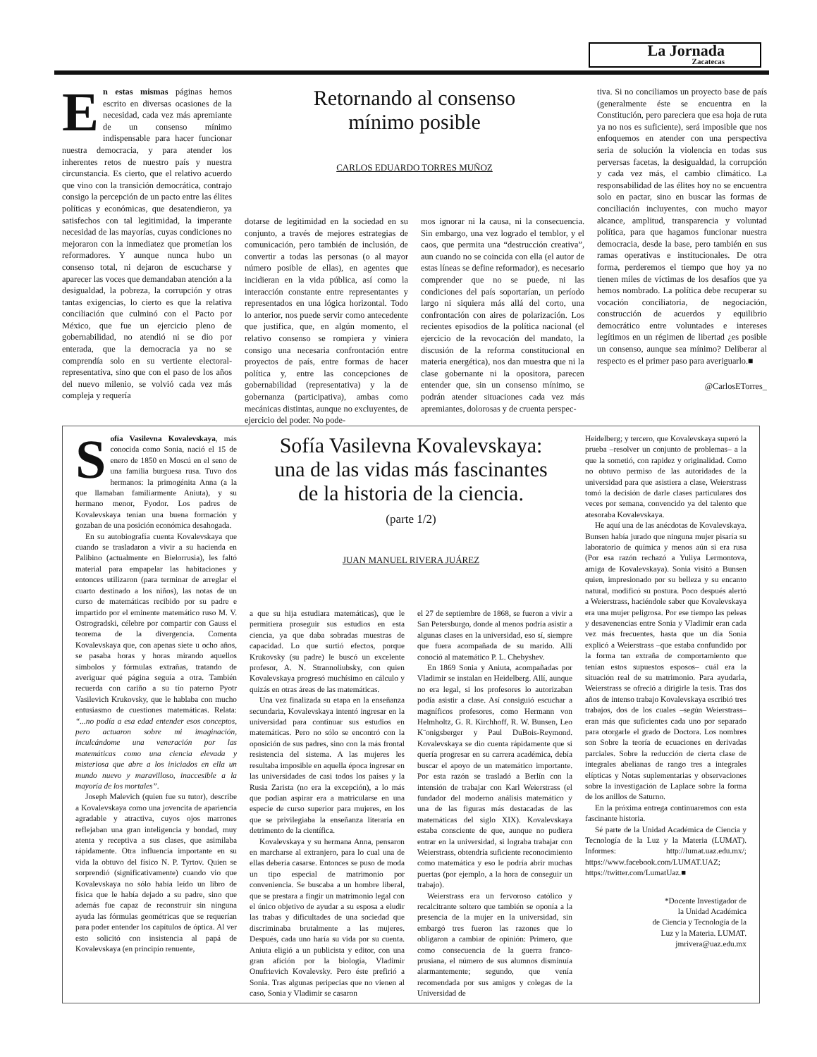La Jornada
Zacatecas
En estas mismas páginas hemos escrito en diversas ocasiones de la necesidad, cada vez más apremiante de un consenso mínimo indispensable para hacer funcionar nuestra democracia, y para atender los inherentes retos de nuestro país y nuestra circunstancia. Es cierto, que el relativo acuerdo que vino con la transición democrática, contrajo consigo la percepción de un pacto entre las élites políticas y económicas, que desatendieron, ya satisfechos con tal legitimidad, la imperante necesidad de las mayorías, cuyas condiciones no mejoraron con la inmediatez que prometían los reformadores. Y aunque nunca hubo un consenso total, ni dejaron de escucharse y aparecer las voces que demandaban atención a la desigualdad, la pobreza, la corrupción y otras tantas exigencias, lo cierto es que la relativa conciliación que culminó con el Pacto por México, que fue un ejercicio pleno de gobernabilidad, no atendió ni se dio por enterada, que la democracia ya no se comprendía solo en su vertiente electoral-representativa, sino que con el paso de los años del nuevo milenio, se volvió cada vez más compleja y requería
Retornando al consenso
mínimo posible
CARLOS EDUARDO TORRES MUÑOZ
dotarse de legitimidad en la sociedad en su conjunto, a través de mejores estrategias de comunicación, pero también de inclusión, de convertir a todas las personas (o al mayor número posible de ellas), en agentes que incidieran en la vida pública, así como la interacción constante entre representantes y representados en una lógica horizontal. Todo lo anterior, nos puede servir como antecedente que justifica, que, en algún momento, el relativo consenso se rompiera y viniera consigo una necesaria confrontación entre proyectos de país, entre formas de hacer política y, entre las concepciones de gobernabilidad (representativa) y la de gobernanza (participativa), ambas como mecánicas distintas, aunque no excluyentes, de ejercicio del poder. No pode-
mos ignorar ni la causa, ni la consecuencia. Sin embargo, una vez logrado el temblor, y el caos, que permita una “destrucción creativa”, aun cuando no se coincida con ella (el autor de estas líneas se define reformador), es necesario comprender que no se puede, ni las condiciones del país soportarían, un período largo ni siquiera más allá del corto, una confrontación con aires de polarización. Los recientes episodios de la política nacional (el ejercicio de la revocación del mandato, la discusión de la reforma constitucional en materia energética), nos dan muestra que ni la clase gobernante ni la opositora, parecen entender que, sin un consenso mínimo, se podrán atender situaciones cada vez más apremiantes, dolorosas y de cruenta perspec-
tiva. Si no conciliamos un proyecto base de país (generalmente éste se encuentra en la Constitución, pero pareciera que esa hoja de ruta ya no nos es suficiente), será imposible que nos enfoquemos en atender con una perspectiva seria de solución la violencia en todas sus perversas facetas, la desigualdad, la corrupción y cada vez más, el cambio climático. La responsabilidad de las élites hoy no se encuentra solo en pactar, sino en buscar las formas de conciliación incluyentes, con mucho mayor alcance, amplitud, transparencia y voluntad política, para que hagamos funcionar nuestra democracia, desde la base, pero también en sus ramas operativas e institucionales. De otra forma, perderemos el tiempo que hoy ya no tienen miles de víctimas de los desafíos que ya hemos nombrado. La política debe recuperar su vocación conciliatoria, de negociación, construcción de acuerdos y equilibrio democrático entre voluntades e intereses legítimos en un régimen de libertad ¿es posible un consenso, aunque sea mínimo? Deliberar al respecto es el primer paso para averiguarlo.■
@CarlosETorres_
Sofía Vasilevna Kovalevskaya, más conocida como Sonia, nació el 15 de enero de 1850 en Moscú en el seno de una familia burguesa rusa. Tuvo dos hermanos: la primogénita Anna (a la que llamaban familiarmente Aniuta), y su hermano menor, Fyodor. Los padres de Kovalevskaya tenían una buena formación y gozaban de una posición económica desahogada.
En su autobiografía cuenta Kovalevskaya que cuando se trasladaron a vivir a su hacienda en Palibino (actualmente en Bielorrusia), les faltó material para empapelar las habitaciones y entonces utilizaron (para terminar de arreglar el cuarto destinado a los niños), las notas de un curso de matemáticas recibido por su padre e impartido por el eminente matemático ruso M. V. Ostrogradski, célebre por compartir con Gauss el teorema de la divergencia. Comenta Kovalevskaya que, con apenas siete u ocho años, se pasaba horas y horas mirando aquellos símbolos y fórmulas extrañas, tratando de averiguar qué página seguía a otra. También recuerda con cariño a su tío paterno Pyotr Vasilevich Krukovsky, que le hablaba con mucho entusiasmo de cuestiones matemáticas. Relata: “...no podía a esa edad entender esos conceptos, pero actuaron sobre mi imaginación, inculcándome una veneración por las matemáticas como una ciencia elevada y misteriosa que abre a los iniciados en ella un mundo nuevo y maravilloso, inaccesible a la mayoría de los mortales”.
Joseph Malevich (quien fue su tutor), describe a Kovalevskaya como una jovencita de apariencia agradable y atractiva, cuyos ojos marrones reflejaban una gran inteligencia y bondad, muy atenta y receptiva a sus clases, que asimilaba rápidamente. Otra influencia importante en su vida la obtuvo del físico N. P. Tyrtov. Quien se sorprendió (significativamente) cuando vio que Kovalevskaya no sólo había leído un libro de física que le había dejado a su padre, sino que además fue capaz de reconstruir sin ninguna ayuda las fórmulas geométricas que se requerían para poder entender los capítulos de óptica. Al ver esto solicitó con insistencia al papá de Kovalevskaya (en principio renuente,
Sofía Vasilevna Kovalevskaya:
una de las vidas más fascinantes
de la historia de la ciencia.
(parte 1/2)
JUAN MANUEL RIVERA JUÁREZ
a que su hija estudiara matemáticas), que le permitiera proseguir sus estudios en esta ciencia, ya que daba sobradas muestras de capacidad. Lo que surtió efectos, porque Krukovsky (su padre) le buscó un excelente profesor, A. N. Strannoliubsky, con quien Kovalevskaya progresó muchísimo en cálculo y quizás en otras áreas de las matemáticas.
Una vez finalizada su etapa en la enseñanza secundaria, Kovalevskaya intentó ingresar en la universidad para continuar sus estudios en matemáticas. Pero no sólo se encontró con la oposición de sus padres, sino con la más frontal resistencia del sistema. A las mujeres les resultaba imposible en aquella época ingresar en las universidades de casi todos los países y la Rusia Zarista (no era la excepción), a lo más que podían aspirar era a matricularse en una especie de curso superior para mujeres, en los que se privilegiaba la enseñanza literaria en detrimento de la científica.
Kovalevskaya y su hermana Anna, pensaron en marcharse al extranjero, para lo cual una de ellas debería casarse. Entonces se puso de moda un tipo especial de matrimonio por conveniencia. Se buscaba a un hombre liberal, que se prestara a fingir un matrimonio legal con el único objetivo de ayudar a su esposa a eludir las trabas y dificultades de una sociedad que discriminaba brutalmente a las mujeres. Después, cada uno haría su vida por su cuenta. Aniuta eligió a un publicista y editor, con una gran afición por la biología, Vladimir Onufrievich Kovalevsky. Pero éste prefirió a Sonia. Tras algunas peripecias que no vienen al caso, Sonia y Vladimir se casaron
el 27 de septiembre de 1868, se fueron a vivir a San Petersburgo, donde al menos podría asistir a algunas clases en la universidad, eso sí, siempre que fuera acompañada de su marido. Allí conoció al matemático P. L. Chebyshev.
En 1869 Sonia y Aniuta, acompañadas por Vladimir se instalan en Heidelberg. Allí, aunque no era legal, si los profesores lo autorizaban podía asistir a clase. Así consiguió escuchar a magníficos profesores, como Hermann von Helmholtz, G. R. Kirchhoff, R. W. Bunsen, Leo K¨onigsberger y Paul DuBois-Reymond. Kovalevskaya se dio cuenta rápidamente que si quería progresar en su carrera académica, debía buscar el apoyo de un matemático importante. Por esta razón se trasladó a Berlín con la intensión de trabajar con Karl Weierstrass (el fundador del moderno análisis matemático y una de las figuras más destacadas de las matemáticas del siglo XIX). Kovalevskaya estaba consciente de que, aunque no pudiera entrar en la universidad, si lograba trabajar con Weierstrass, obtendría suficiente reconocimiento como matemática y eso le podría abrir muchas puertas (por ejemplo, a la hora de conseguir un trabajo).
Weierstrass era un fervoroso católico y recalcitrante soltero que también se oponía a la presencia de la mujer en la universidad, sin embargó tres fueron las razones que lo obligaron a cambiar de opinión: Primero, que como consecuencia de la guerra franco-prusiana, el número de sus alumnos disminuía alarmantemente; segundo, que venía recomendada por sus amigos y colegas de la Universidad de
Heidelberg; y tercero, que Kovalevskaya superó la prueba –resolver un conjunto de problemas– a la que la sometió, con rapidez y originalidad. Como no obtuvo permiso de las autoridades de la universidad para que asistiera a clase, Weierstrass tomó la decisión de darle clases particulares dos veces por semana, convencido ya del talento que atesoraba Kovalevskaya.
He aquí una de las anécdotas de Kovalevskaya. Bunsen había jurado que ninguna mujer pisaría su laboratorio de química y menos aún si era rusa (Por esa razón rechazó a Yuliya Lermontova, amiga de Kovalevskaya). Sonia visitó a Bunsen quien, impresionado por su belleza y su encanto natural, modificó su postura. Poco después alertó a Weierstrass, haciéndole saber que Kovalevskaya era una mujer peligrosa. Por ese tiempo las peleas y desavenencias entre Sonia y Vladimir eran cada vez más frecuentes, hasta que un día Sonia explicó a Weierstrass –que estaba confundido por la forma tan extraña de comportamiento que tenían estos supuestos esposos– cuál era la situación real de su matrimonio. Para ayudarla, Weierstrass se ofreció a dirigirle la tesis. Tras dos años de intenso trabajo Kovalevskaya escribió tres trabajos, dos de los cuales –según Weierstrass– eran más que suficientes cada uno por separado para otorgarle el grado de Doctora. Los nombres son Sobre la teoría de ecuaciones en derivadas parciales. Sobre la reducción de cierta clase de integrales abelianas de rango tres a integrales elípticas y Notas suplementarias y observaciones sobre la investigación de Laplace sobre la forma de los anillos de Saturno.
En la próxima entrega continuaremos con esta fascinante historia.
Sé parte de la Unidad Académica de Ciencia y Tecnología de la Luz y la Materia (LUMAT). Informes: http://lumat.uaz.edu.mx/; https://www.facebook.com/LUMAT.UAZ; https://twitter.com/LumatUaz.■
*Docente Investigador de
la Unidad Académica
de Ciencia y Tecnología de la
Luz y la Materia. LUMAT.
jmrivera@uaz.edu.mx